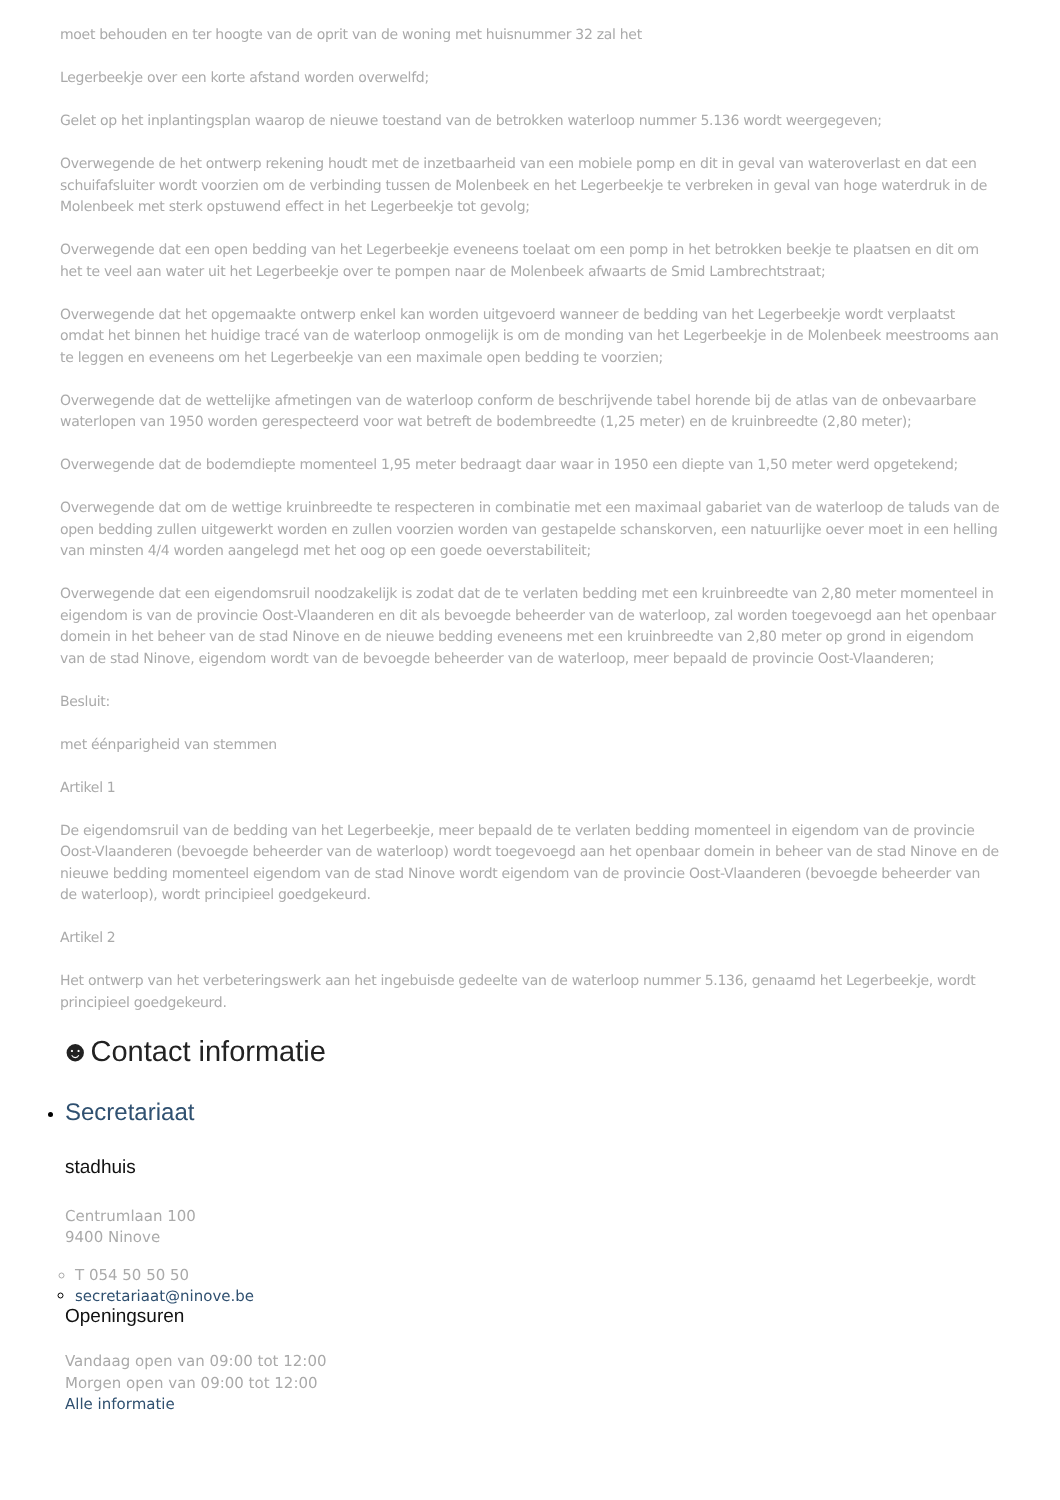moet behouden en ter hoogte van de oprit van de woning met huisnummer 32 zal het
Legerbeekje over een korte afstand worden overwelfd;
Gelet op het inplantingsplan waarop de nieuwe toestand van de betrokken waterloop nummer 5.136 wordt weergegeven;
Overwegende de het ontwerp rekening houdt met de inzetbaarheid van een mobiele pomp en dit in geval van wateroverlast en dat een schuifafsluiter wordt voorzien om de verbinding tussen de Molenbeek en het Legerbeekje te verbreken in geval van hoge waterdruk in de Molenbeek met sterk opstuwend effect in het Legerbeekje tot gevolg;
Overwegende dat een open bedding van het Legerbeekje eveneens toelaat om een pomp in het betrokken beekje te plaatsen en dit om het te veel aan water uit het Legerbeekje over te pompen naar de Molenbeek afwaarts de Smid Lambrechtstraat;
Overwegende dat het opgemaakte ontwerp enkel kan worden uitgevoerd wanneer de bedding van het Legerbeekje wordt verplaatst omdat het binnen het huidige tracé van de waterloop onmogelijk is om de monding van het Legerbeekje in de Molenbeek meestrooms aan te leggen en eveneens om het Legerbeekje van een maximale open bedding te voorzien;
Overwegende dat de wettelijke afmetingen van de waterloop conform de beschrijvende tabel horende bij de atlas van de onbevaarbare waterlopen van 1950 worden gerespecteerd voor wat betreft de bodembreedte (1,25 meter) en de kruinbreedte (2,80 meter);
Overwegende dat de bodemdiepte momenteel 1,95 meter bedraagt daar waar in 1950 een diepte van 1,50 meter werd opgetekend;
Overwegende dat om de wettige kruinbreedte te respecteren in combinatie met een maximaal gabariet van de waterloop de taluds van de open bedding zullen uitgewerkt worden en zullen voorzien worden van gestapelde schanskorven, een natuurlijke oever moet in een helling van minsten 4/4 worden aangelegd met het oog op een goede oeverstabiliteit;
Overwegende dat een eigendomsruil noodzakelijk is zodat dat de te verlaten bedding met een kruinbreedte van 2,80 meter momenteel in eigendom is van de provincie Oost-Vlaanderen en dit als bevoegde beheerder van de waterloop, zal worden toegevoegd aan het openbaar domein in het beheer van de stad Ninove en de nieuwe bedding eveneens met een kruinbreedte van 2,80 meter op grond in eigendom van de stad Ninove, eigendom wordt van de bevoegde beheerder van de waterloop, meer bepaald de provincie Oost-Vlaanderen;
Besluit:
met éénparigheid van stemmen
Artikel 1
De eigendomsruil van de bedding van het Legerbeekje, meer bepaald de te verlaten bedding momenteel in eigendom van de provincie Oost-Vlaanderen (bevoegde beheerder van de waterloop) wordt toegevoegd aan het openbaar domein in beheer van de stad Ninove en de nieuwe bedding momenteel eigendom van de stad Ninove wordt eigendom van de provincie Oost-Vlaanderen (bevoegde beheerder van de waterloop), wordt principieel goedgekeurd.
Artikel 2
Het ontwerp van het verbeteringswerk aan het ingebuisde gedeelte van de waterloop nummer 5.136, genaamd het Legerbeekje, wordt principieel goedgekeurd.
☻Contact informatie
Secretariaat
stadhuis
Centrumlaan 100
9400 Ninove
T 054 50 50 50
secretariaat@ninove.be
Openingsuren
Vandaag open van 09:00 tot 12:00
Morgen open van 09:00 tot 12:00
Alle informatie